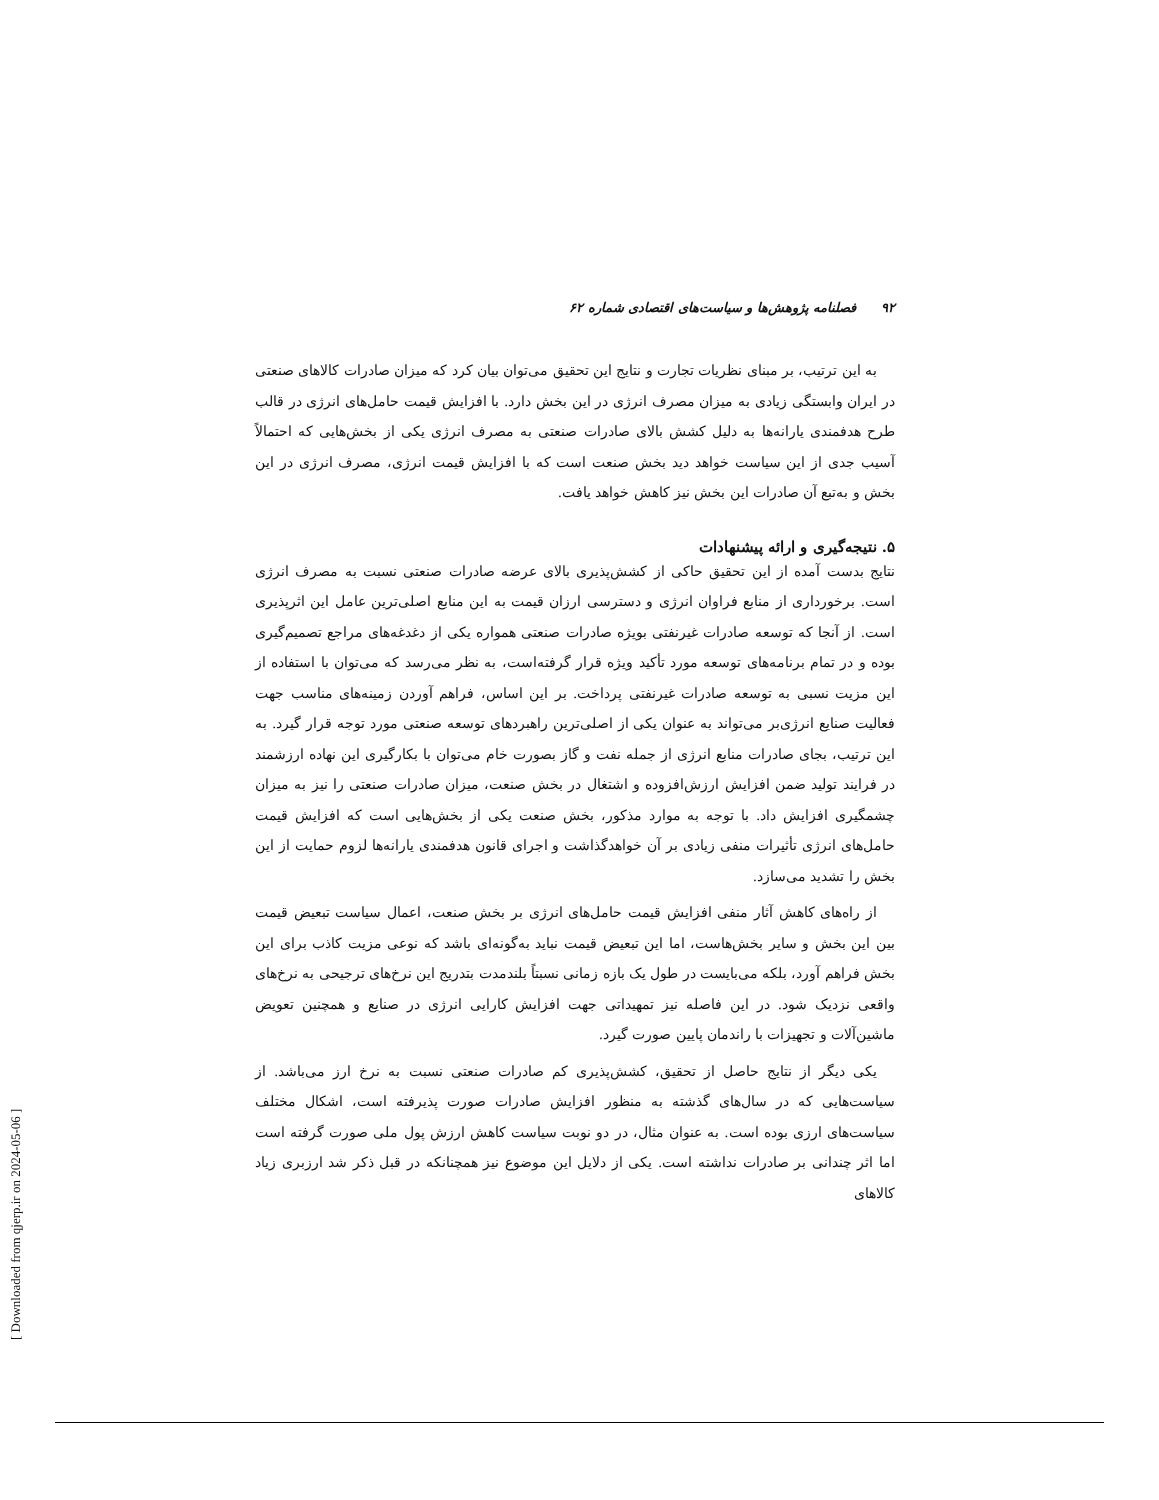۹۲ فصلنامه پژوهش‌ها و سیاست‌های اقتصادی شماره ۶۲
به این ترتیب، بر مبنای نظریات تجارت و نتایج این تحقیق می‌توان بیان کرد که میزان صادرات کالاهای صنعتی در ایران وابستگی زیادی به میزان مصرف انرژی در این بخش دارد. با افزایش قیمت حامل‌های انرژی در قالب طرح هدفمندی یارانه‌ها به دلیل کشش بالای صادرات صنعتی به مصرف انرژی یکی از بخش‌هایی که احتمالاً آسیب جدی از این سیاست خواهد دید بخش صنعت است که با افزایش قیمت انرژی، مصرف انرژی در این بخش و به‌تبع آن صادرات این بخش نیز کاهش خواهد یافت.
۵. نتیجه‌گیری و ارائه پیشنهادات
نتایج بدست آمده از این تحقیق حاکی از کشش‌پذیری بالای عرضه صادرات صنعتی نسبت به مصرف انرژی است. برخورداری از منابع فراوان انرژی و دسترسی ارزان قیمت به این منابع اصلی‌ترین عامل این اثرپذیری است. از آنجا که توسعه صادرات غیرنفتی بویژه صادرات صنعتی همواره یکی از دغدغه‌های مراجع تصمیم‌گیری بوده و در تمام برنامه‌های توسعه مورد تأکید ویژه قرار گرفته‌است، به نظر می‌رسد که می‌توان با استفاده از این مزیت نسبی به توسعه صادرات غیرنفتی پرداخت. بر این اساس، فراهم آوردن زمینه‌های مناسب جهت فعالیت صنایع انرژی‌بر می‌تواند به عنوان یکی از اصلی‌ترین راهبردهای توسعه صنعتی مورد توجه قرار گیرد. به این ترتیب، بجای صادرات منابع انرژی از جمله نفت و گاز بصورت خام می‌توان با بکارگیری این نهاده ارزشمند در فرایند تولید ضمن افزایش ارزش‌افزوده و اشتغال در بخش صنعت، میزان صادرات صنعتی را نیز به میزان چشمگیری افزایش داد. با توجه به موارد مذکور، بخش صنعت یکی از بخش‌هایی است که افزایش قیمت حامل‌های انرژی تأثیرات منفی زیادی بر آن خواهدگذاشت و اجرای قانون هدفمندی یارانه‌ها لزوم حمایت از این بخش را تشدید می‌سازد.
از راه‌های کاهش آثار منفی افزایش قیمت حامل‌های انرژی بر بخش صنعت، اعمال سیاست تبعیض قیمت بین این بخش و سایر بخش‌هاست، اما این تبعیض قیمت نباید به‌گونه‌ای باشد که نوعی مزیت کاذب برای این بخش فراهم آورد، بلکه می‌بایست در طول یک بازه زمانی نسبتاً بلندمدت بتدریج این نرخ‌های ترجیحی به نرخ‌های واقعی نزدیک شود. در این فاصله نیز تمهیداتی جهت افزایش کارایی انرژی در صنایع و همچنین تعویض ماشین‌آلات و تجهیزات با راندمان پایین صورت گیرد.
یکی دیگر از نتایج حاصل از تحقیق، کشش‌پذیری کم صادرات صنعتی نسبت به نرخ ارز می‌باشد. از سیاست‌هایی که در سال‌های گذشته به منظور افزایش صادرات صورت پذیرفته است، اشکال مختلف سیاست‌های ارزی بوده است. به عنوان مثال، در دو نوبت سیاست کاهش ارزش پول ملی صورت گرفته است اما اثر چندانی بر صادرات نداشته است. یکی از دلایل این موضوع نیز همچنانکه در قبل ذکر شد ارزبری زیاد کالاهای
[ Downloaded from qjerp.ir on 2024-05-06 ]